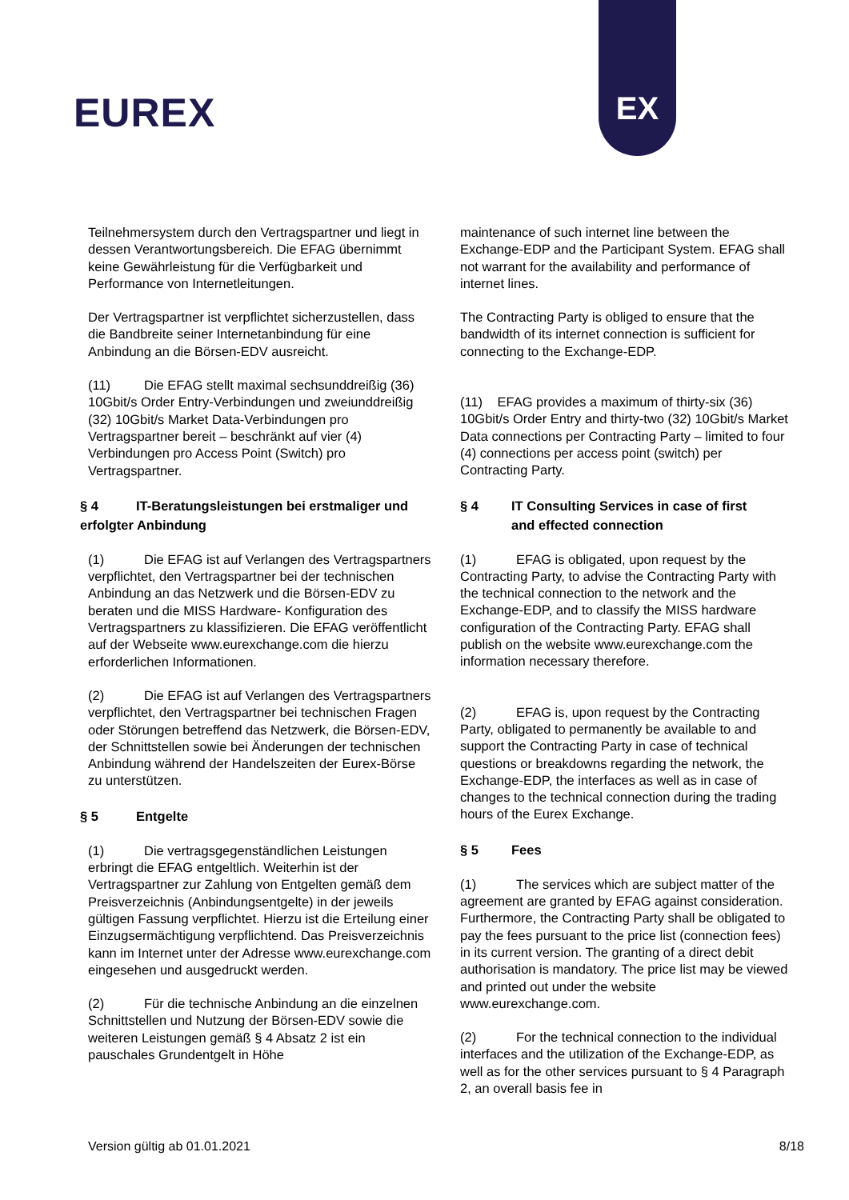EUREX
EX
Teilnehmersystem durch den Vertragspartner und liegt in dessen Verantwortungsbereich. Die EFAG übernimmt keine Gewährleistung für die Verfügbarkeit und Performance von Internetleitungen.
Der Vertragspartner ist verpflichtet sicherzustellen, dass die Bandbreite seiner Internetanbindung für eine Anbindung an die Börsen-EDV ausreicht.
(11) Die EFAG stellt maximal sechsunddreißig (36) 10Gbit/s Order Entry-Verbindungen und zweiunddreißig (32) 10Gbit/s Market Data-Verbindungen pro Vertragspartner bereit – beschränkt auf vier (4) Verbindungen pro Access Point (Switch) pro Vertragspartner.
§ 4 IT-Beratungsleistungen bei erstmaliger und erfolgter Anbindung
(1) Die EFAG ist auf Verlangen des Vertragspartners verpflichtet, den Vertragspartner bei der technischen Anbindung an das Netzwerk und die Börsen-EDV zu beraten und die MISS Hardware- Konfiguration des Vertragspartners zu klassifizieren. Die EFAG veröffentlicht auf der Webseite www.eurexchange.com die hierzu erforderlichen Informationen.
(2) Die EFAG ist auf Verlangen des Vertragspartners verpflichtet, den Vertragspartner bei technischen Fragen oder Störungen betreffend das Netzwerk, die Börsen-EDV, der Schnittstellen sowie bei Änderungen der technischen Anbindung während der Handelszeiten der Eurex-Börse zu unterstützen.
§ 5 Entgelte
(1) Die vertragsgegenständlichen Leistungen erbringt die EFAG entgeltlich. Weiterhin ist der Vertragspartner zur Zahlung von Entgelten gemäß dem Preisverzeichnis (Anbindungsentgelte) in der jeweils gültigen Fassung verpflichtet. Hierzu ist die Erteilung einer Einzugsermächtigung verpflichtend. Das Preisverzeichnis kann im Internet unter der Adresse www.eurexchange.com eingesehen und ausgedruckt werden.
(2) Für die technische Anbindung an die einzelnen Schnittstellen und Nutzung der Börsen-EDV sowie die weiteren Leistungen gemäß § 4 Absatz 2 ist ein pauschales Grundentgelt in Höhe
maintenance of such internet line between the Exchange-EDP and the Participant System. EFAG shall not warrant for the availability and performance of internet lines.
The Contracting Party is obliged to ensure that the bandwidth of its internet connection is sufficient for connecting to the Exchange-EDP.
(11) EFAG provides a maximum of thirty-six (36) 10Gbit/s Order Entry and thirty-two (32) 10Gbit/s Market Data connections per Contracting Party – limited to four (4) connections per access point (switch) per Contracting Party.
§ 4 IT Consulting Services in case of first
and effected connection
(1) EFAG is obligated, upon request by the Contracting Party, to advise the Contracting Party with the technical connection to the network and the Exchange-EDP, and to classify the MISS hardware configuration of the Contracting Party. EFAG shall publish on the website www.eurexchange.com the information necessary therefore.
(2) EFAG is, upon request by the Contracting Party, obligated to permanently be available to and support the Contracting Party in case of technical questions or breakdowns regarding the network, the Exchange-EDP, the interfaces as well as in case of changes to the technical connection during the trading hours of the Eurex Exchange.
§ 5 Fees
(1) The services which are subject matter of the agreement are granted by EFAG against consideration. Furthermore, the Contracting Party shall be obligated to pay the fees pursuant to the price list (connection fees) in its current version. The granting of a direct debit authorisation is mandatory. The price list may be viewed and printed out under the website www.eurexchange.com.
(2) For the technical connection to the individual interfaces and the utilization of the Exchange-EDP, as well as for the other services pursuant to § 4 Paragraph 2, an overall basis fee in
Version gültig ab 01.01.2021 8/18